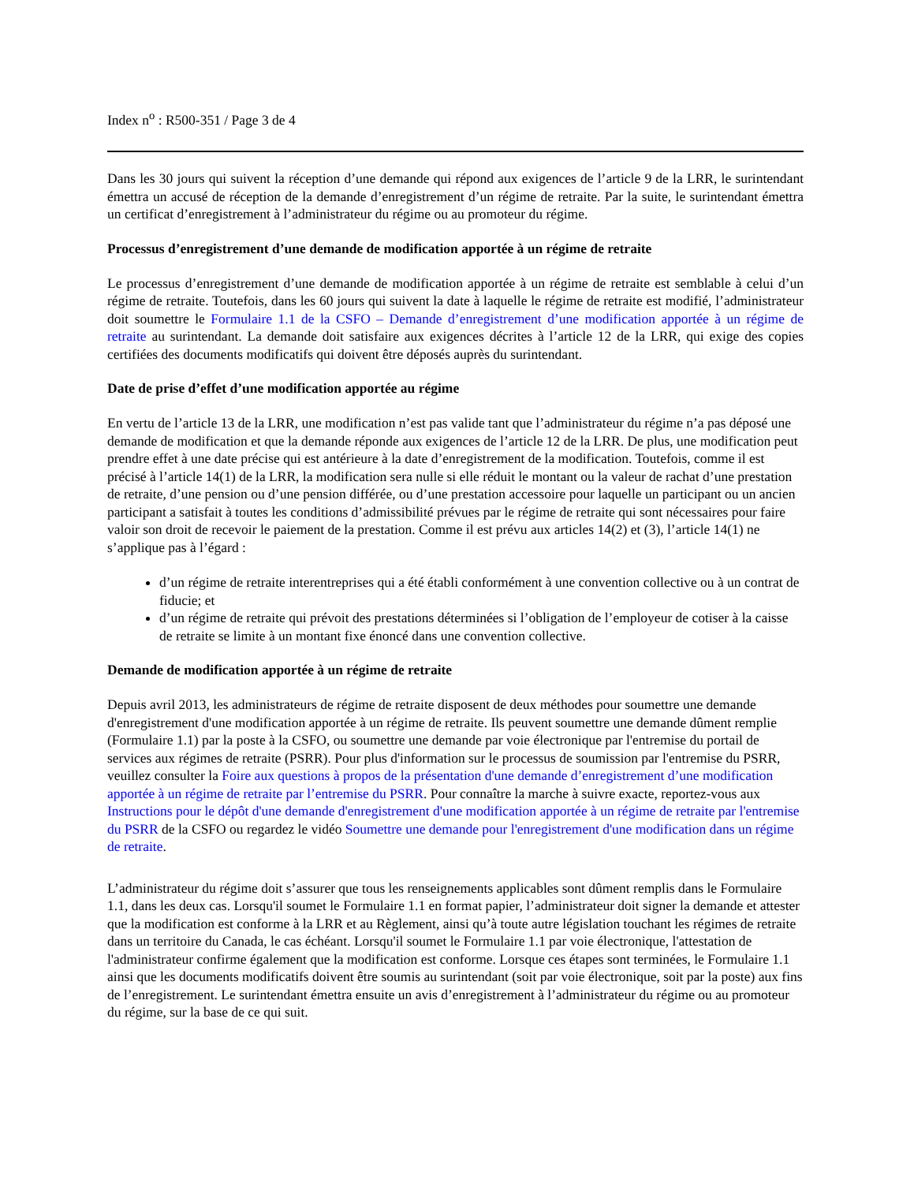Index n<sup>o</sup> : R500-351 / Page 3 de 4
Dans les 30 jours qui suivent la réception d’une demande qui répond aux exigences de l’article 9 de la LRR, le surintendant émettra un accusé de réception de la demande d’enregistrement d’un régime de retraite. Par la suite, le surintendant émettra un certificat d’enregistrement à l’administrateur du régime ou au promoteur du régime.
Processus d’enregistrement d’une demande de modification apportée à un régime de retraite
Le processus d’enregistrement d’une demande de modification apportée à un régime de retraite est semblable à celui d’un régime de retraite. Toutefois, dans les 60 jours qui suivent la date à laquelle le régime de retraite est modifié, l’administrateur doit soumettre le Formulaire 1.1 de la CSFO – Demande d’enregistrement d’une modification apportée à un régime de retraite au surintendant. La demande doit satisfaire aux exigences décrites à l’article 12 de la LRR, qui exige des copies certifiées des documents modificatifs qui doivent être déposés auprès du surintendant.
Date de prise d’effet d’une modification apportée au régime
En vertu de l’article 13 de la LRR, une modification n’est pas valide tant que l’administrateur du régime n’a pas déposé une demande de modification et que la demande réponde aux exigences de l’article 12 de la LRR. De plus, une modification peut prendre effet à une date précise qui est antérieure à la date d’enregistrement de la modification. Toutefois, comme il est précisé à l’article 14(1) de la LRR, la modification sera nulle si elle réduit le montant ou la valeur de rachat d’une prestation de retraite, d’une pension ou d’une pension différée, ou d’une prestation accessoire pour laquelle un participant ou un ancien participant a satisfait à toutes les conditions d’admissibilité prévues par le régime de retraite qui sont nécessaires pour faire valoir son droit de recevoir le paiement de la prestation. Comme il est prévu aux articles 14(2) et (3), l’article 14(1) ne s’applique pas à l’égard :
d’un régime de retraite interentreprises qui a été établi conformément à une convention collective ou à un contrat de fiducie; et
d’un régime de retraite qui prévoit des prestations déterminées si l’obligation de l’employeur de cotiser à la caisse de retraite se limite à un montant fixe énoncé dans une convention collective.
Demande de modification apportée à un régime de retraite
Depuis avril 2013, les administrateurs de régime de retraite disposent de deux méthodes pour soumettre une demande d'enregistrement d'une modification apportée à un régime de retraite. Ils peuvent soumettre une demande dûment remplie (Formulaire 1.1) par la poste à la CSFO, ou soumettre une demande par voie électronique par l'entremise du portail de services aux régimes de retraite (PSRR). Pour plus d'information sur le processus de soumission par l'entremise du PSRR, veuillez consulter la Foire aux questions à propos de la présentation d'une demande d’enregistrement d’une modification apportée à un régime de retraite par l’entremise du PSRR. Pour connaître la marche à suivre exacte, reportez-vous aux Instructions pour le dépôt d'une demande d'enregistrement d'une modification apportée à un régime de retraite par l'entremise du PSRR de la CSFO ou regardez le vidéo Soumettre une demande pour l'enregistrement d'une modification dans un régime de retraite.
L’administrateur du régime doit s’assurer que tous les renseignements applicables sont dûment remplis dans le Formulaire 1.1, dans les deux cas. Lorsqu'il soumet le Formulaire 1.1 en format papier, l’administrateur doit signer la demande et attester que la modification est conforme à la LRR et au Règlement, ainsi qu’à toute autre législation touchant les régimes de retraite dans un territoire du Canada, le cas échéant. Lorsqu'il soumet le Formulaire 1.1 par voie électronique, l'attestation de l'administrateur confirme également que la modification est conforme. Lorsque ces étapes sont terminées, le Formulaire 1.1 ainsi que les documents modificatifs doivent être soumis au surintendant (soit par voie électronique, soit par la poste) aux fins de l’enregistrement. Le surintendant émettra ensuite un avis d’enregistrement à l’administrateur du régime ou au promoteur du régime, sur la base de ce qui suit.